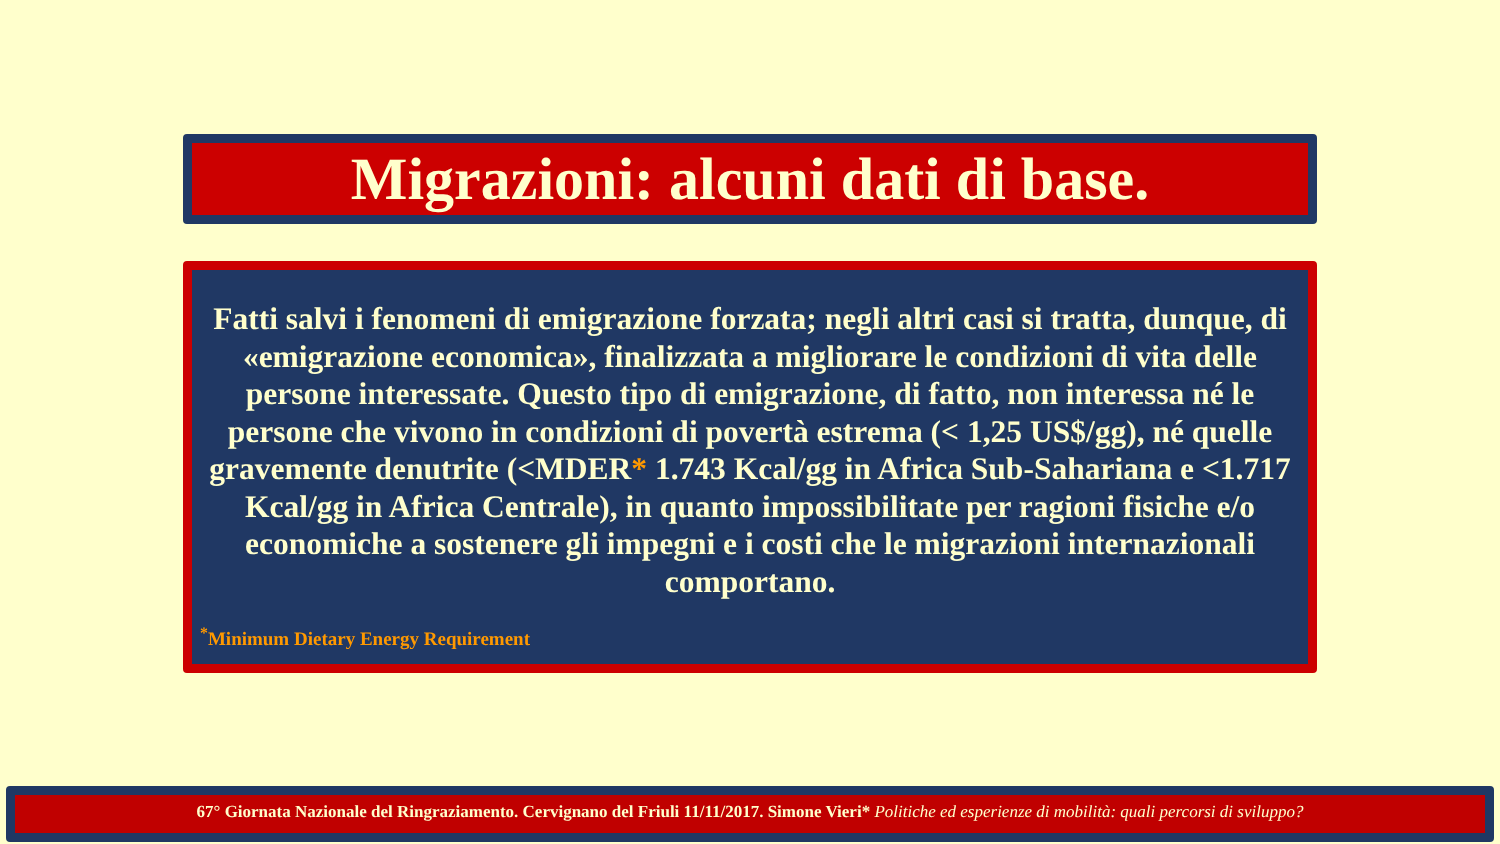Migrazioni: alcuni dati di base.
Fatti salvi i fenomeni di emigrazione forzata; negli altri casi si tratta, dunque, di «emigrazione economica», finalizzata a migliorare le condizioni di vita delle persone interessate. Questo tipo di emigrazione, di fatto, non interessa né le persone che vivono in condizioni di povertà estrema (< 1,25 US$/gg), né quelle gravemente denutrite (<MDER* 1.743 Kcal/gg in Africa Sub-Sahariana e <1.717 Kcal/gg in Africa Centrale), in quanto impossibilitate per ragioni fisiche e/o economiche a sostenere gli impegni e i costi che le migrazioni internazionali comportano.
<sup>*</sup> Minimum Dietary Energy Requirement
67° Giornata Nazionale del Ringraziamento. Cervignano del Friuli 11/11/2017. Simone Vieri* Politiche ed esperienze di mobilità: quali percorsi di sviluppo?